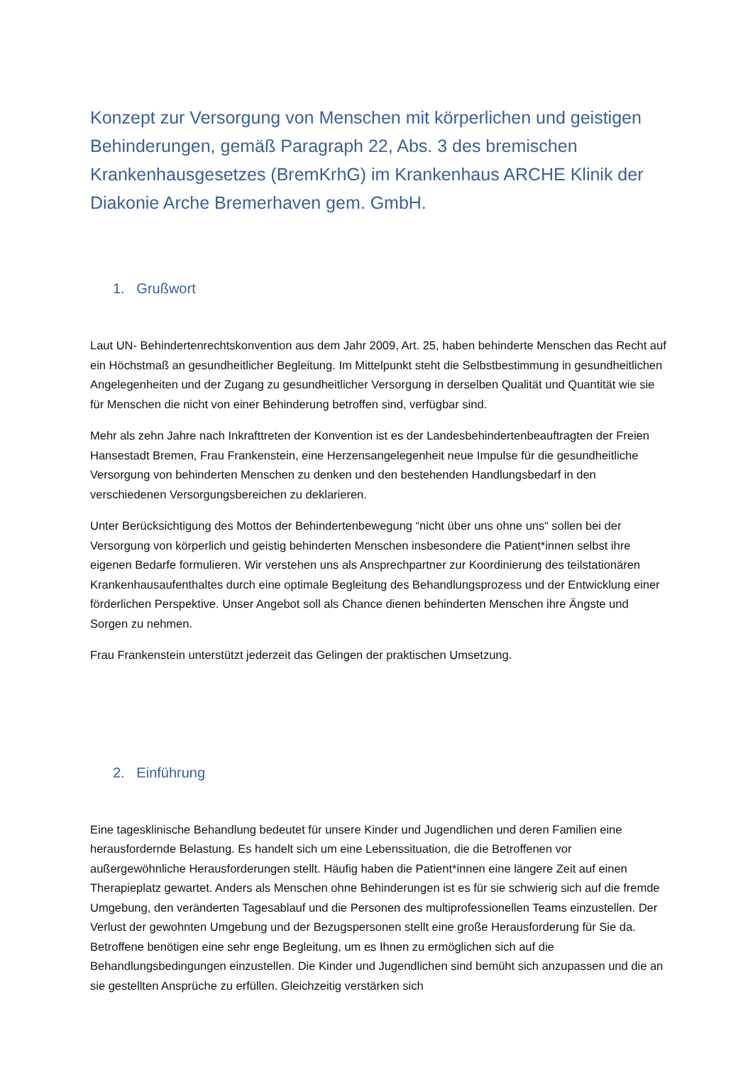Konzept zur Versorgung von Menschen mit körperlichen und geistigen Behinderungen, gemäß Paragraph 22, Abs. 3 des bremischen Krankenhausgesetzes (BremKrhG) im Krankenhaus ARCHE Klinik der Diakonie Arche Bremerhaven gem. GmbH.
1. Grußwort
Laut UN- Behindertenrechtskonvention aus dem Jahr 2009, Art. 25, haben behinderte Menschen das Recht auf ein Höchstmaß an gesundheitlicher Begleitung. Im Mittelpunkt steht die Selbstbestimmung in gesundheitlichen Angelegenheiten und der Zugang zu gesundheitlicher Versorgung in derselben Qualität und Quantität wie sie für Menschen die nicht von einer Behinderung betroffen sind, verfügbar sind.
Mehr als zehn Jahre nach Inkrafttreten der Konvention ist es der Landesbehindertenbeauftragten der Freien Hansestadt Bremen, Frau Frankenstein, eine Herzensangelegenheit neue Impulse für die gesundheitliche Versorgung von behinderten Menschen zu denken und den bestehenden Handlungsbedarf in den verschiedenen Versorgungsbereichen zu deklarieren.
Unter Berücksichtigung des Mottos der Behindertenbewegung “nicht über uns ohne uns“ sollen bei der Versorgung von körperlich und geistig behinderten Menschen insbesondere die Patient*innen selbst ihre eigenen Bedarfe formulieren. Wir verstehen uns als Ansprechpartner zur Koordinierung des teilstationären Krankenhausaufenthaltes durch eine optimale Begleitung des Behandlungsprozess und der Entwicklung einer förderlichen Perspektive. Unser Angebot soll als Chance dienen behinderten Menschen ihre Ängste und Sorgen zu nehmen.
Frau Frankenstein unterstützt jederzeit das Gelingen der praktischen Umsetzung.
2. Einführung
Eine tagesklinische Behandlung bedeutet für unsere Kinder und Jugendlichen und deren Familien eine herausfordernde Belastung. Es handelt sich um eine Lebenssituation, die die Betroffenen vor außergewöhnliche Herausforderungen stellt. Häufig haben die Patient*innen eine längere Zeit auf einen Therapieplatz gewartet. Anders als Menschen ohne Behinderungen ist es für sie schwierig sich auf die fremde Umgebung, den veränderten Tagesablauf und die Personen des multiprofessionellen Teams einzustellen. Der Verlust der gewohnten Umgebung und der Bezugspersonen stellt eine große Herausforderung für Sie da. Betroffene benötigen eine sehr enge Begleitung, um es Ihnen zu ermöglichen sich auf die Behandlungsbedingungen einzustellen. Die Kinder und Jugendlichen sind bemüht sich anzupassen und die an sie gestellten Ansprüche zu erfüllen. Gleichzeitig verstärken sich